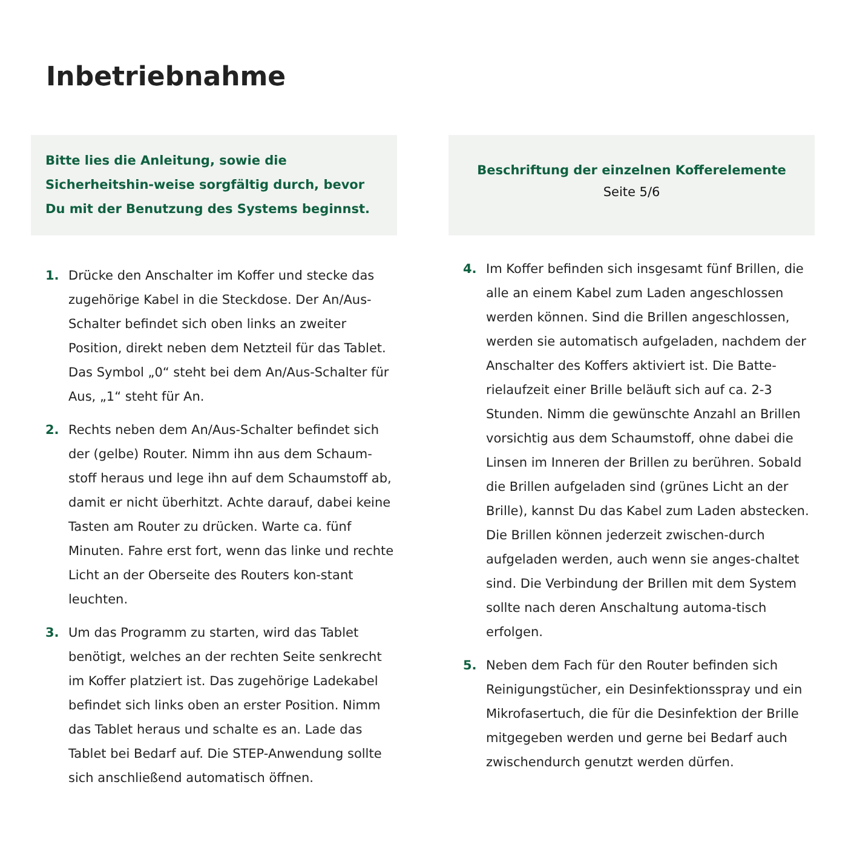Inbetriebnahme
Bitte lies die Anleitung, sowie die Sicherheitshin-weise sorgfältig durch, bevor Du mit der Benutzung des Systems beginnst.
1. Drücke den Anschalter im Koffer und stecke das zugehörige Kabel in die Steckdose. Der An/Aus-Schalter befindet sich oben links an zweiter Position, direkt neben dem Netzteil für das Tablet. Das Symbol „0“ steht bei dem An/Aus-Schalter für Aus, „1“ steht für An.
2. Rechts neben dem An/Aus-Schalter befindet sich der (gelbe) Router. Nimm ihn aus dem Schaum-stoff heraus und lege ihn auf dem Schaumstoff ab, damit er nicht überhitzt. Achte darauf, dabei keine Tasten am Router zu drücken. Warte ca. fünf Minuten. Fahre erst fort, wenn das linke und rechte Licht an der Oberseite des Routers kon-stant leuchten.
3. Um das Programm zu starten, wird das Tablet benötigt, welches an der rechten Seite senkrecht im Koffer platziert ist. Das zugehörige Ladekabel befindet sich links oben an erster Position. Nimm das Tablet heraus und schalte es an. Lade das Tablet bei Bedarf auf. Die STEP-Anwendung sollte sich anschließend automatisch öffnen.
Beschriftung der einzelnen Kofferelemente
Seite 5/6
4. Im Koffer befinden sich insgesamt fünf Brillen, die alle an einem Kabel zum Laden angeschlossen werden können. Sind die Brillen angeschlossen, werden sie automatisch aufgeladen, nachdem der Anschalter des Koffers aktiviert ist. Die Batte-rielaufzeit einer Brille beläuft sich auf ca. 2-3 Stunden. Nimm die gewünschte Anzahl an Brillen vorsichtig aus dem Schaumstoff, ohne dabei die Linsen im Inneren der Brillen zu berühren. Sobald die Brillen aufgeladen sind (grünes Licht an der Brille), kannst Du das Kabel zum Laden abstecken. Die Brillen können jederzeit zwischen-durch aufgeladen werden, auch wenn sie anges-chaltet sind. Die Verbindung der Brillen mit dem System sollte nach deren Anschaltung automa-tisch erfolgen.
5. Neben dem Fach für den Router befinden sich Reinigungstücher, ein Desinfektionsspray und ein Mikrofasertuch, die für die Desinfektion der Brille mitgegeben werden und gerne bei Bedarf auch zwischendurch genutzt werden dürfen.